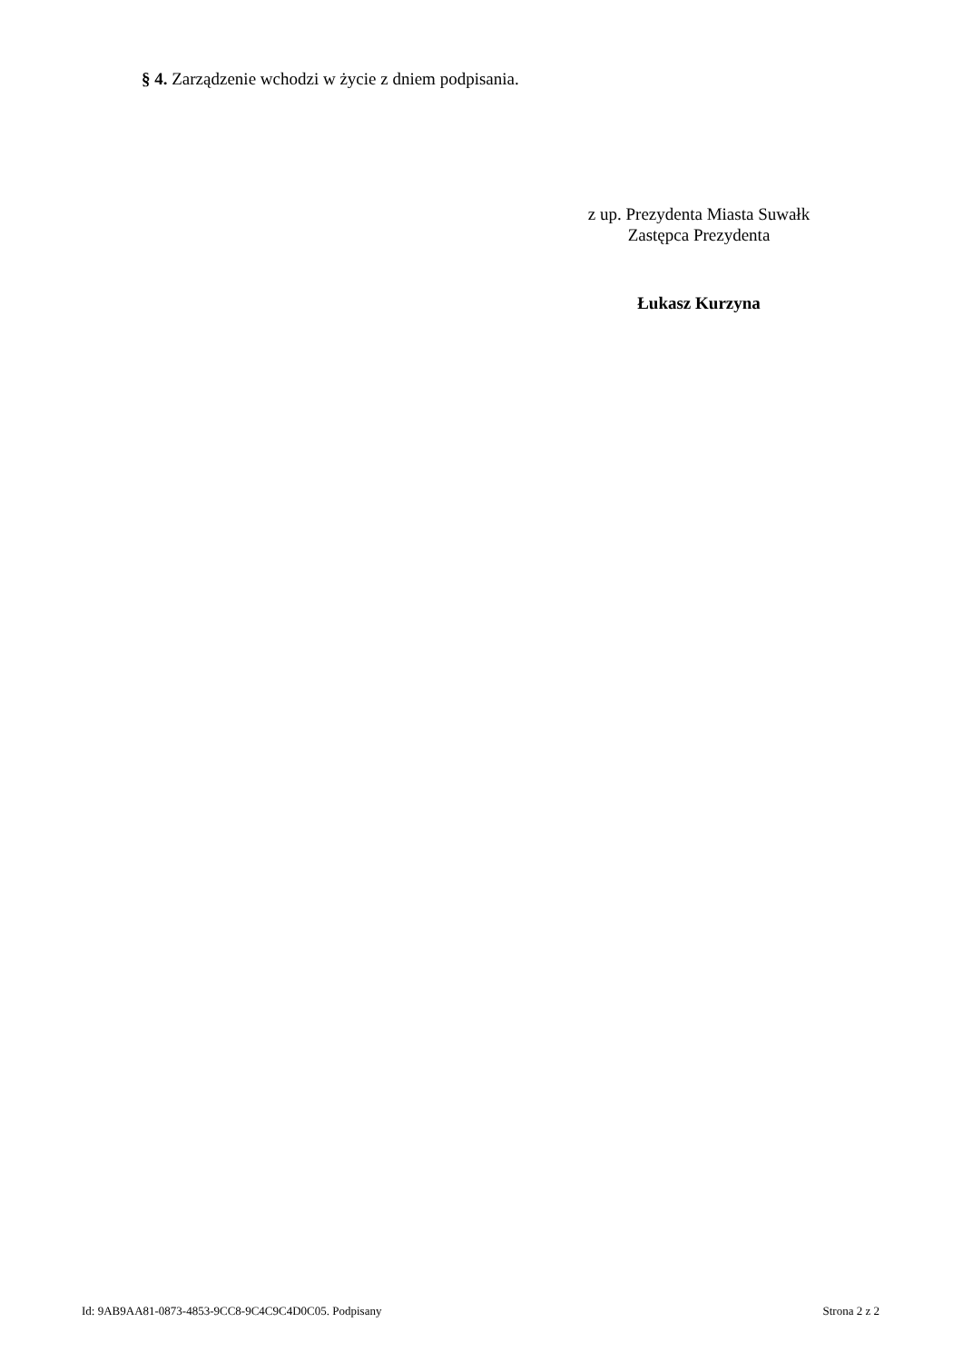§ 4. Zarządzenie wchodzi w życie z dniem podpisania.
z up. Prezydenta Miasta Suwałk
Zastępca Prezydenta
Łukasz Kurzyna
Id: 9AB9AA81-0873-4853-9CC8-9C4C9C4D0C05. Podpisany Strona 2 z 2